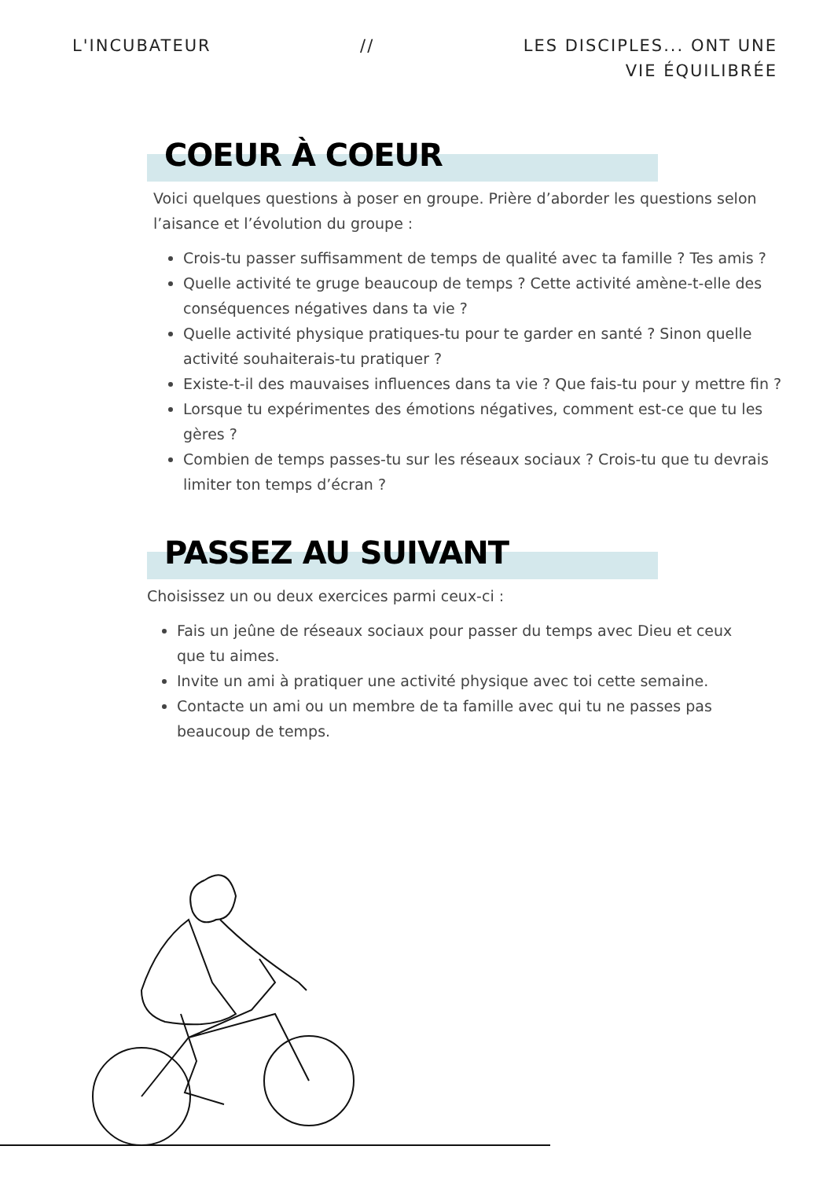L'INCUBATEUR // LES DISCIPLES... ONT UNE
VIE ÉQUILIBRÉE
COEUR À COEUR
Voici quelques questions à poser en groupe. Prière d’aborder les questions selon l’aisance et l’évolution du groupe :
Crois-tu passer suffisamment de temps de qualité avec ta famille ? Tes amis ?
Quelle activité te gruge beaucoup de temps ? Cette activité amène-t-elle des conséquences négatives dans ta vie ?
Quelle activité physique pratiques-tu pour te garder en santé ? Sinon quelle activité souhaiterais-tu pratiquer ?
Existe-t-il des mauvaises influences dans ta vie ? Que fais-tu pour y mettre fin ?
Lorsque tu expérimentes des émotions négatives, comment est-ce que tu les gères ?
Combien de temps passes-tu sur les réseaux sociaux ? Crois-tu que tu devrais limiter ton temps d’écran ?
PASSEZ AU SUIVANT
Choisissez un ou deux exercices parmi ceux-ci :
Fais un jeûne de réseaux sociaux pour passer du temps avec Dieu et ceux que tu aimes.
Invite un ami à pratiquer une activité physique avec toi cette semaine.
Contacte un ami ou un membre de ta famille avec qui tu ne passes pas beaucoup de temps.